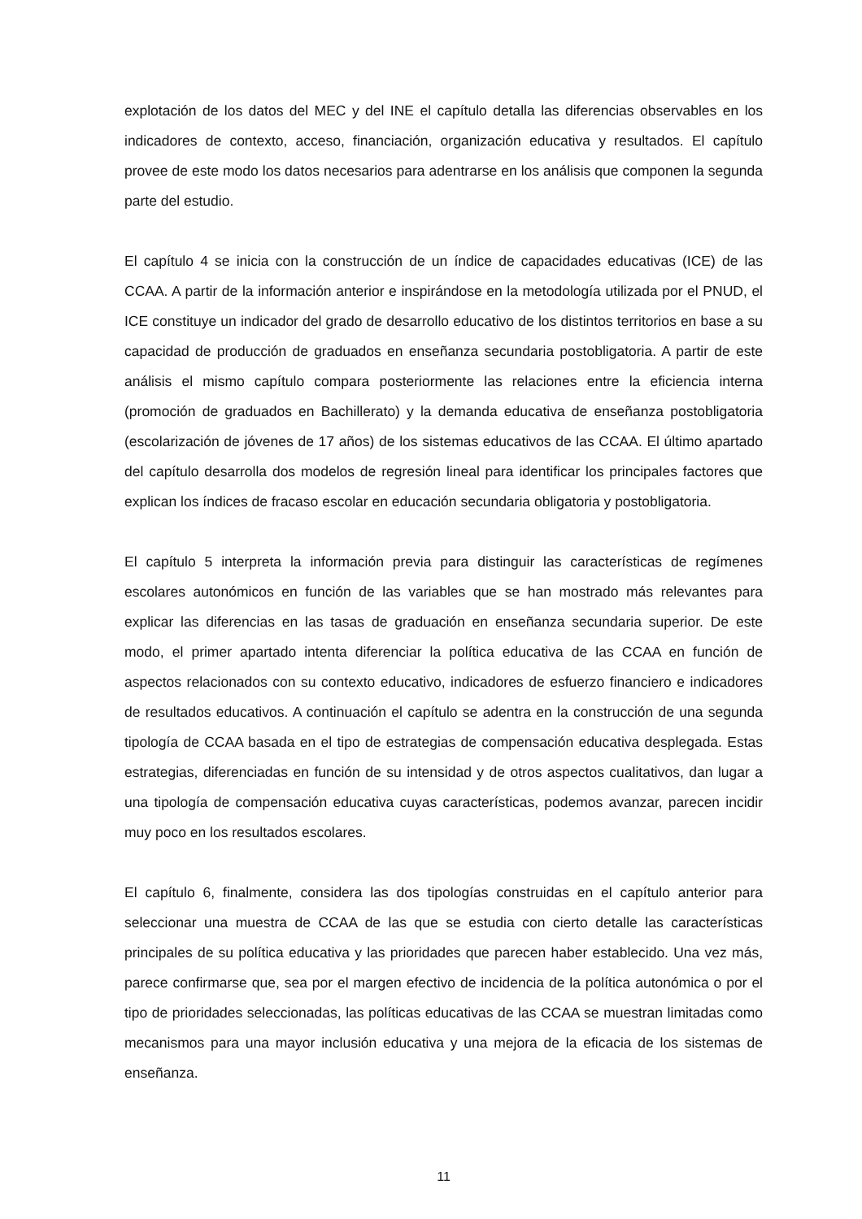explotación de los datos del MEC y del INE el capítulo detalla las diferencias observables en los indicadores de contexto, acceso, financiación, organización educativa y resultados. El capítulo provee de este modo los datos necesarios para adentrarse en los análisis que componen la segunda parte del estudio.
El capítulo 4 se inicia con la construcción de un índice de capacidades educativas (ICE) de las CCAA. A partir de la información anterior e inspirándose en la metodología utilizada por el PNUD, el ICE constituye un indicador del grado de desarrollo educativo de los distintos territorios en base a su capacidad de producción de graduados en enseñanza secundaria postobligatoria. A partir de este análisis el mismo capítulo compara posteriormente las relaciones entre la eficiencia interna (promoción de graduados en Bachillerato) y la demanda educativa de enseñanza postobligatoria (escolarización de jóvenes de 17 años) de los sistemas educativos de las CCAA. El último apartado del capítulo desarrolla dos modelos de regresión lineal para identificar los principales factores que explican los índices de fracaso escolar en educación secundaria obligatoria y postobligatoria.
El capítulo 5 interpreta la información previa para distinguir las características de regímenes escolares autonómicos en función de las variables que se han mostrado más relevantes para explicar las diferencias en las tasas de graduación en enseñanza secundaria superior. De este modo, el primer apartado intenta diferenciar la política educativa de las CCAA en función de aspectos relacionados con su contexto educativo, indicadores de esfuerzo financiero e indicadores de resultados educativos. A continuación el capítulo se adentra en la construcción de una segunda tipología de CCAA basada en el tipo de estrategias de compensación educativa desplegada. Estas estrategias, diferenciadas en función de su intensidad y de otros aspectos cualitativos, dan lugar a una tipología de compensación educativa cuyas características, podemos avanzar, parecen incidir muy poco en los resultados escolares.
El capítulo 6, finalmente, considera las dos tipologías construidas en el capítulo anterior para seleccionar una muestra de CCAA de las que se estudia con cierto detalle las características principales de su política educativa y las prioridades que parecen haber establecido. Una vez más, parece confirmarse que, sea por el margen efectivo de incidencia de la política autonómica o por el tipo de prioridades seleccionadas, las políticas educativas de las CCAA se muestran limitadas como mecanismos para una mayor inclusión educativa y una mejora de la eficacia de los sistemas de enseñanza.
11